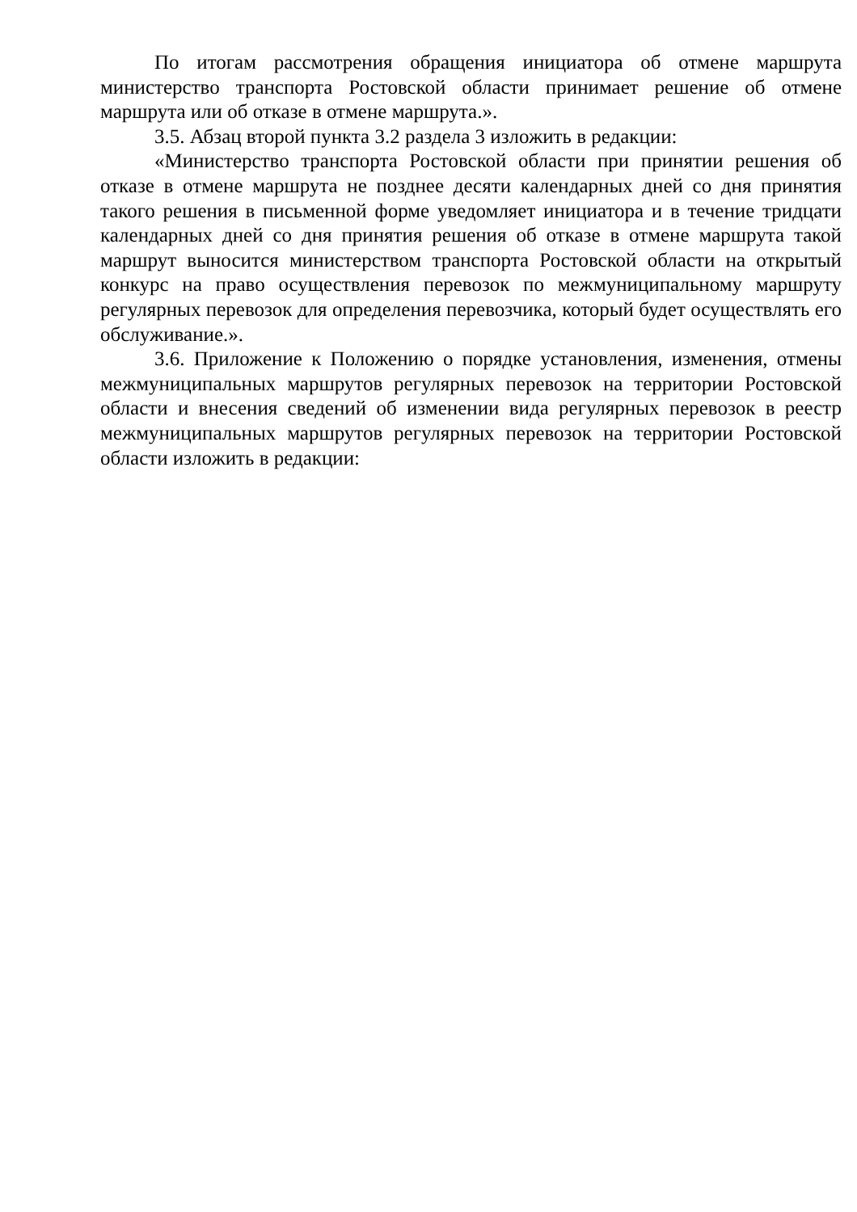По итогам рассмотрения обращения инициатора об отмене маршрута министерство транспорта Ростовской области принимает решение об отмене маршрута или об отказе в отмене маршрута.».
3.5. Абзац второй пункта 3.2 раздела 3 изложить в редакции:
«Министерство транспорта Ростовской области при принятии решения об отказе в отмене маршрута не позднее десяти календарных дней со дня принятия такого решения в письменной форме уведомляет инициатора и в течение тридцати календарных дней со дня принятия решения об отказе в отмене маршрута такой маршрут выносится министерством транспорта Ростовской области на открытый конкурс на право осуществления перевозок по межмуниципальному маршруту регулярных перевозок для определения перевозчика, который будет осуществлять его обслуживание.».
3.6. Приложение к Положению о порядке установления, изменения, отмены межмуниципальных маршрутов регулярных перевозок на территории Ростовской области и внесения сведений об изменении вида регулярных перевозок в реестр межмуниципальных маршрутов регулярных перевозок на территории Ростовской области изложить в редакции: